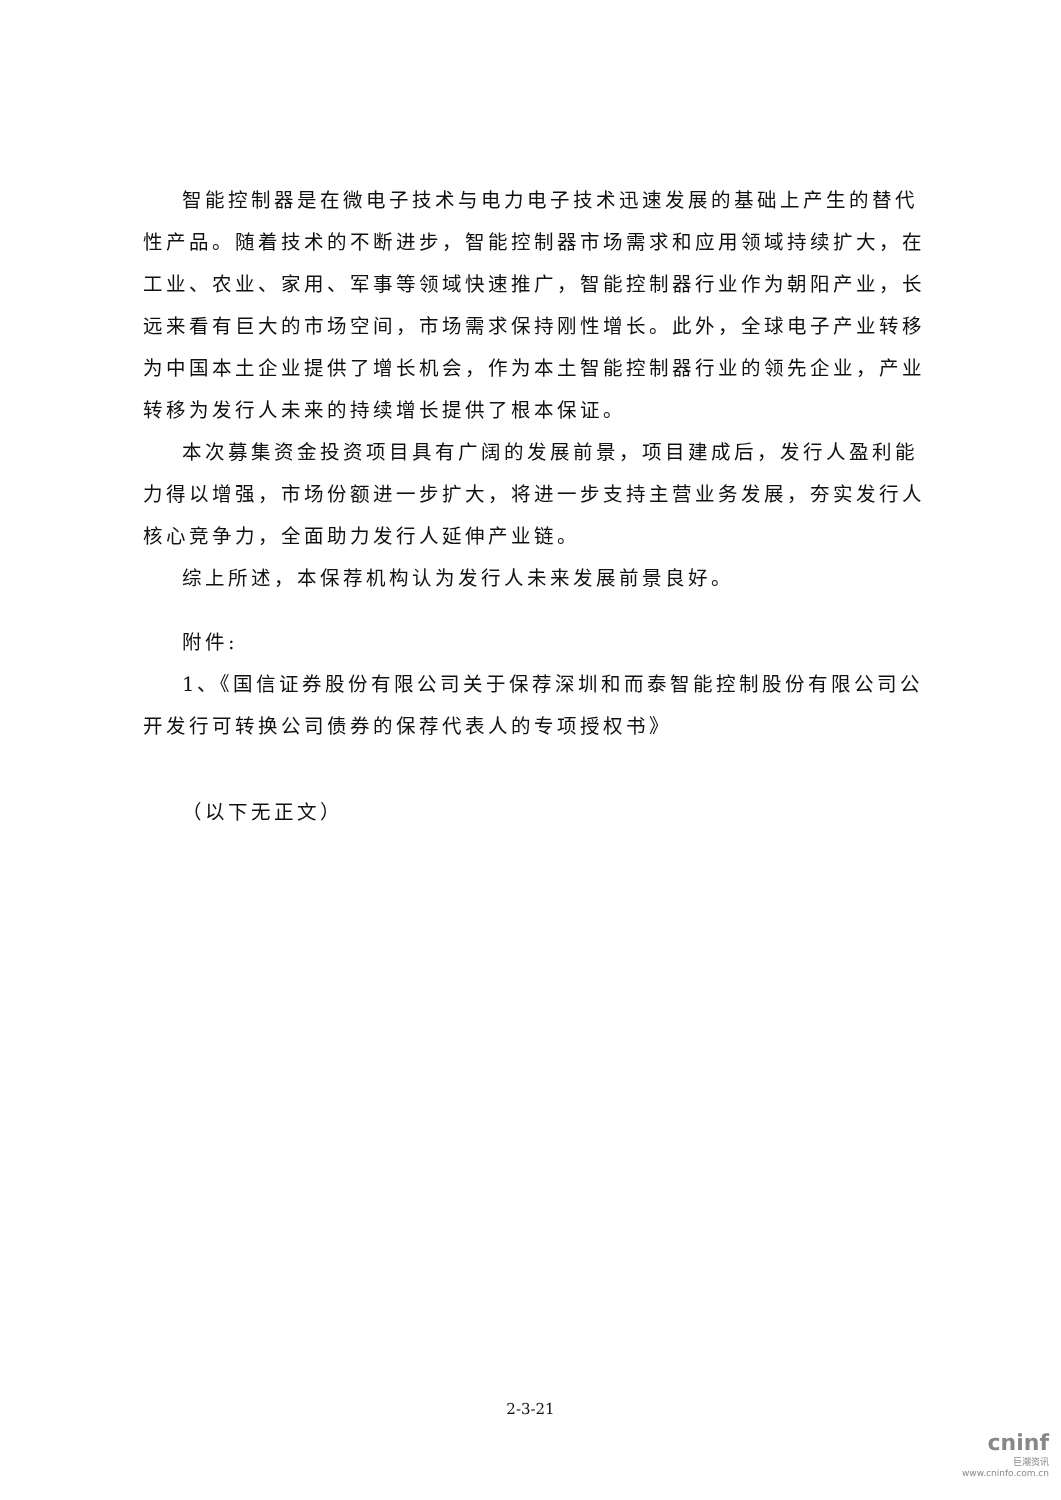智能控制器是在微电子技术与电力电子技术迅速发展的基础上产生的替代性产品。随着技术的不断进步，智能控制器市场需求和应用领域持续扩大，在工业、农业、家用、军事等领域快速推广，智能控制器行业作为朝阳产业，长远来看有巨大的市场空间，市场需求保持刚性增长。此外，全球电子产业转移为中国本土企业提供了增长机会，作为本土智能控制器行业的领先企业，产业转移为发行人未来的持续增长提供了根本保证。
本次募集资金投资项目具有广阔的发展前景，项目建成后，发行人盈利能力得以增强，市场份额进一步扩大，将进一步支持主营业务发展，夯实发行人核心竞争力，全面助力发行人延伸产业链。
综上所述，本保荐机构认为发行人未来发展前景良好。
附件:
1、《国信证券股份有限公司关于保荐深圳和而泰智能控制股份有限公司公开发行可转换公司债券的保荐代表人的专项授权书》
（以下无正文）
2-3-21
cninf
巨潮资讯
www.cninfo.com.cn